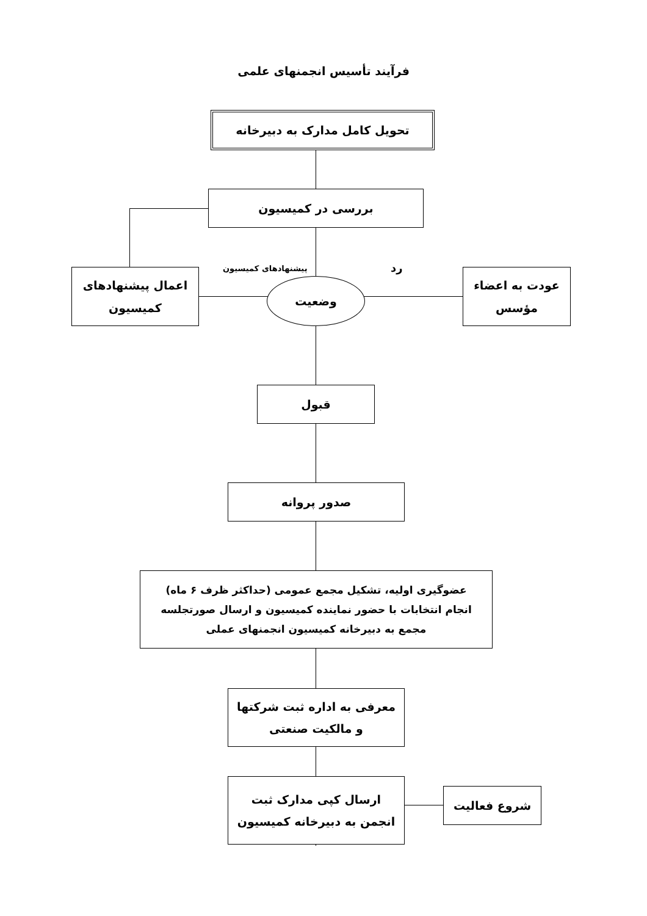فرآیند تأسیس انجمنهای علمی
تحویل کامل مدارک به دبیرخانه
بررسی در کمیسیون
پیشنهادهای کمیسیون رد
اعمال پیشنهادهای
کمیسیون
وضعیت
عودت به اعضاء
مؤسس
قبول
صدور پروانه
عضوگیری اولیه، تشکیل مجمع عمومی (حداکثر ظرف ۶ ماه)
انجام انتخابات با حضور نماینده کمیسیون و ارسال صورتجلسه
مجمع به دبیرخانه کمیسیون انجمنهای عملی
معرفی به اداره ثبت شرکتها
و مالکیت صنعتی
ارسال کپی مدارک ثبت
انجمن به دبیرخانه کمیسیون
شروع فعالیت